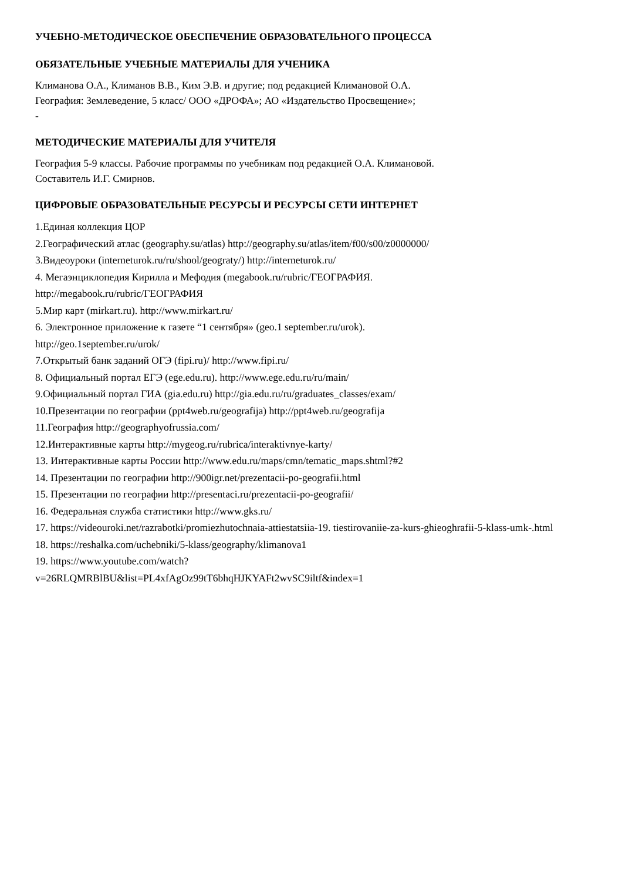УЧЕБНО-МЕТОДИЧЕСКОЕ ОБЕСПЕЧЕНИЕ ОБРАЗОВАТЕЛЬНОГО ПРОЦЕССА
ОБЯЗАТЕЛЬНЫЕ УЧЕБНЫЕ МАТЕРИАЛЫ ДЛЯ УЧЕНИКА
Климанова О.А., Климанов В.В., Ким Э.В. и другие; под редакцией Климановой О.А.
География: Землеведение, 5 класс/ ООО «ДРОФА»; АО «Издательство Просвещение»;
-
МЕТОДИЧЕСКИЕ МАТЕРИАЛЫ ДЛЯ УЧИТЕЛЯ
География 5-9 классы. Рабочие программы по учебникам под редакцией О.А. Климановой.
Составитель И.Г. Смирнов.
ЦИФРОВЫЕ ОБРАЗОВАТЕЛЬНЫЕ РЕСУРСЫ И РЕСУРСЫ СЕТИ ИНТЕРНЕТ
1.Единая коллекция ЦОР
2.Географический атлас (geography.su/atlas) http://geography.su/atlas/item/f00/s00/z0000000/
3.Видеоуроки (interneturok.ru/ru/shool/geograty/) http://interneturok.ru/
4. Мегаэнциклопедия Кирилла и Мефодия (megabook.ru/rubric/ГЕОГРАФИЯ.
http://megabook.ru/rubric/ГЕОГРАФИЯ
5.Мир карт (mirkart.ru). http://www.mirkart.ru/
6. Электронное приложение к газете “1 сентября» (geo.1 september.ru/urok).
http://geo.1september.ru/urok/
7.Открытый банк заданий ОГЭ (fipi.ru)/ http://www.fipi.ru/
8. Официальный портал ЕГЭ (ege.edu.ru). http://www.ege.edu.ru/ru/main/
9.Официальный портал ГИА (gia.edu.ru) http://gia.edu.ru/ru/graduates_classes/exam/
10.Презентации по географии (ppt4web.ru/geografija) http://ppt4web.ru/geografija
11.География http://geographyofrussia.com/
12.Интерактивные карты http://mygeog.ru/rubrica/interaktivnye-karty/
13. Интерактивные карты России http://www.edu.ru/maps/cmn/tematic_maps.shtml?#2
14. Презентации по географии http://900igr.net/prezentacii-po-geografii.html
15. Презентации по географии http://presentaci.ru/prezentacii-po-geografii/
16. Федеральная служба статистики http://www.gks.ru/
17. https://videouroki.net/razrabotki/promiezhutochnaia-attiestatsiia-19. tiestirovaniie-za-kurs-ghieoghrafii-5-klass-umk-.html
18. https://reshalka.com/uchebniki/5-klass/geography/klimanova1
19. https://www.youtube.com/watch?
v=26RLQMRBlBU&list=PL4xfAgOz99tT6bhqHJKYAFt2wvSC9iltf&index=1